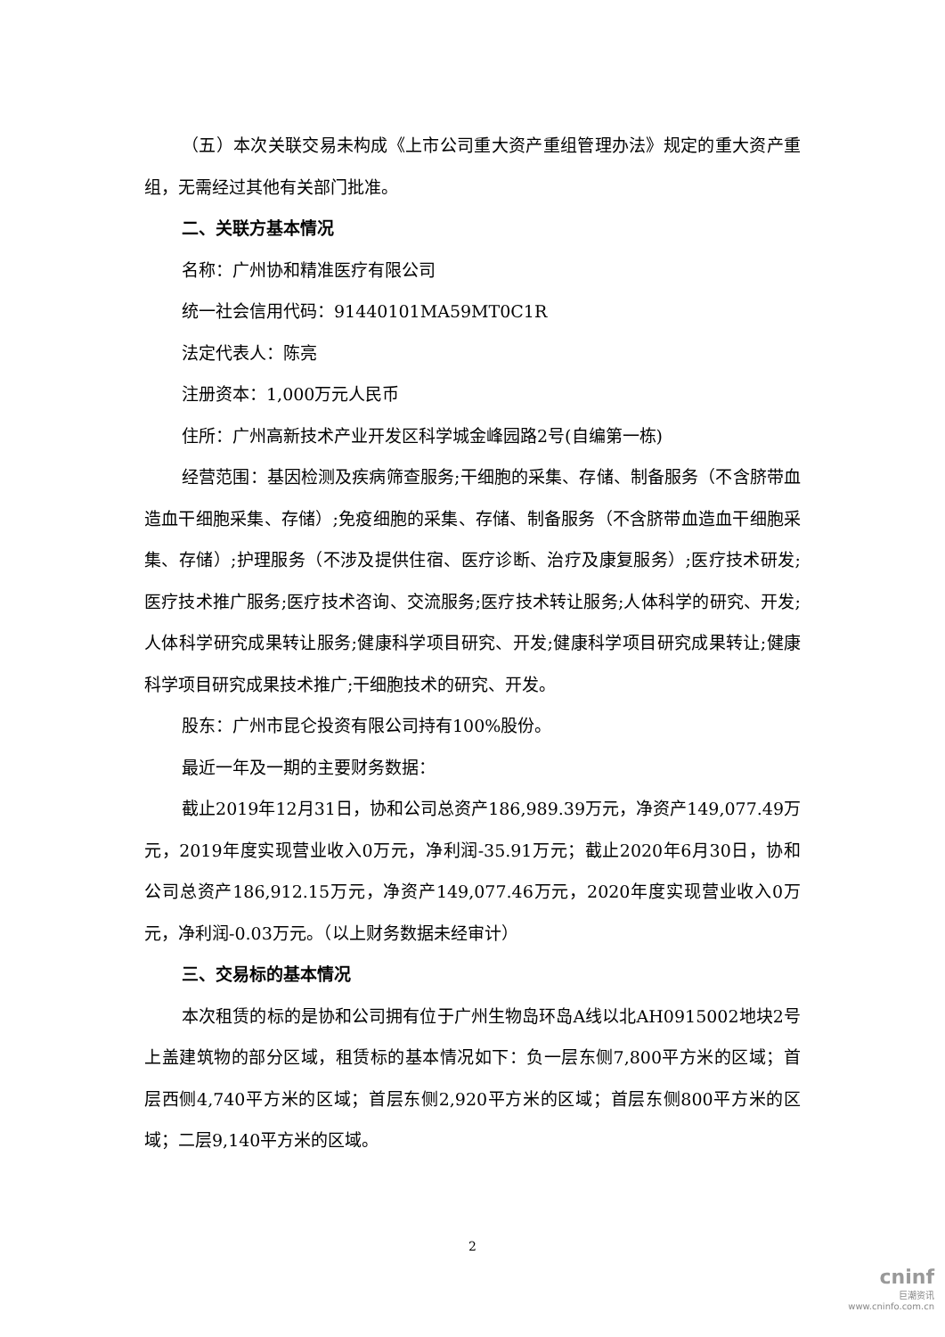（五）本次关联交易未构成《上市公司重大资产重组管理办法》规定的重大资产重组，无需经过其他有关部门批准。
二、关联方基本情况
名称：广州协和精准医疗有限公司
统一社会信用代码：91440101MA59MT0C1R
法定代表人：陈亮
注册资本：1,000万元人民币
住所：广州高新技术产业开发区科学城金峰园路2号(自编第一栋)
经营范围：基因检测及疾病筛查服务;干细胞的采集、存储、制备服务（不含脐带血造血干细胞采集、存储）;免疫细胞的采集、存储、制备服务（不含脐带血造血干细胞采集、存储）;护理服务（不涉及提供住宿、医疗诊断、治疗及康复服务）;医疗技术研发;医疗技术推广服务;医疗技术咨询、交流服务;医疗技术转让服务;人体科学的研究、开发;人体科学研究成果转让服务;健康科学项目研究、开发;健康科学项目研究成果转让;健康科学项目研究成果技术推广;干细胞技术的研究、开发。
股东：广州市昆仑投资有限公司持有100%股份。
最近一年及一期的主要财务数据：
截止2019年12月31日，协和公司总资产186,989.39万元，净资产149,077.49万元，2019年度实现营业收入0万元，净利润-35.91万元；截止2020年6月30日，协和公司总资产186,912.15万元，净资产149,077.46万元，2020年度实现营业收入0万元，净利润-0.03万元。（以上财务数据未经审计）
三、交易标的基本情况
本次租赁的标的是协和公司拥有位于广州生物岛环岛A线以北AH0915002地块2号上盖建筑物的部分区域，租赁标的基本情况如下：负一层东侧7,800平方米的区域；首层西侧4,740平方米的区域；首层东侧2,920平方米的区域；首层东侧800平方米的区域；二层9,140平方米的区域。
2
cninf
巨潮资讯
www.cninfo.com.cn